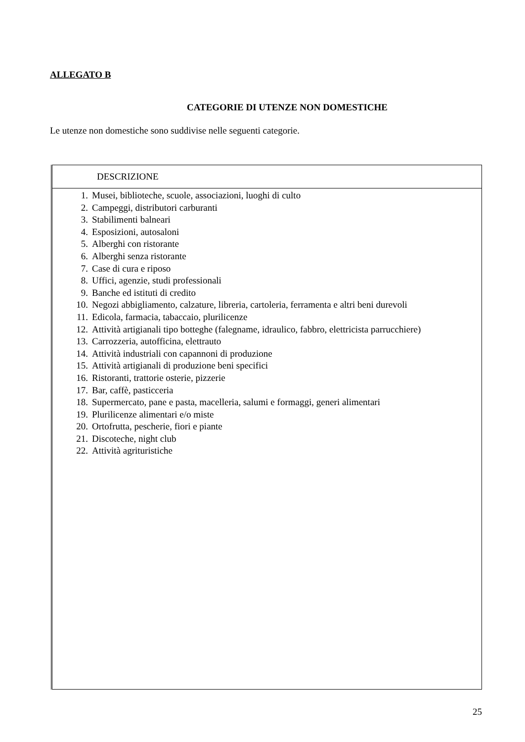ALLEGATO B
CATEGORIE DI UTENZE NON DOMESTICHE
Le utenze non domestiche sono suddivise nelle seguenti categorie.
| DESCRIZIONE |
| --- |
| 1. Musei, biblioteche, scuole, associazioni, luoghi di culto 2. Campeggi, distributori carburanti 3. Stabilimenti balneari 4. Esposizioni, autosaloni 5. Alberghi con ristorante 6. Alberghi senza ristorante 7. Case di cura e riposo 8. Uffici, agenzie, studi professionali 9. Banche ed istituti di credito 10. Negozi abbigliamento, calzature, libreria, cartoleria, ferramenta e altri beni durevoli 11. Edicola, farmacia, tabaccaio, plurilicenze 12. Attività artigianali tipo botteghe (falegname, idraulico, fabbro, elettricista parrucchiere) 13. Carrozzeria, autofficina, elettrauto 14. Attività industriali con capannoni di produzione 15. Attività artigianali di produzione beni specifici 16. Ristoranti, trattorie osterie, pizzerie 17. Bar, caffè, pasticceria 18. Supermercato, pane e pasta, macelleria, salumi e formaggi, generi alimentari 19. Plurilicenze alimentari e/o miste 20. Ortofrutta, pescherie, fiori e piante 21. Discoteche, night club 22. Attività agrituristiche |
25